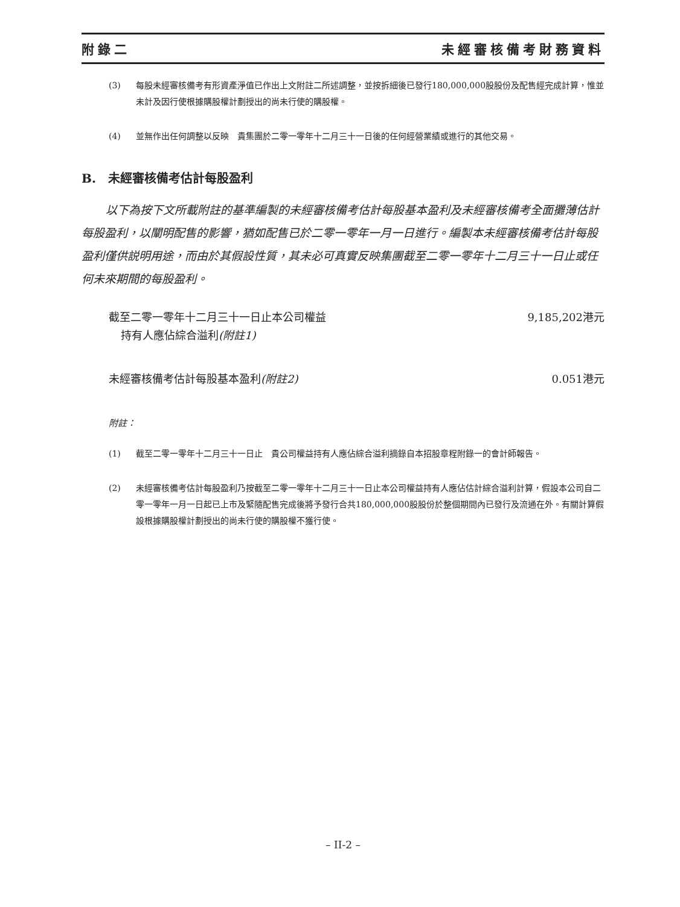附錄二 未經審核備考財務資料
(3) 每股未經審核備考有形資產淨值已作出上文附註二所述調整，並按拆細後已發行180,000,000股股份及配售經完成計算，惟並未計及因行使根據購股權計劃授出的尚未行使的購股權。
(4) 並無作出任何調整以反映　貴集團於二零一零年十二月三十一日後的任何經營業績或進行的其他交易。
B.　未經審核備考估計每股盈利
以下為按下文所載附註的基準編製的未經審核備考估計每股基本盈利及未經審核備考全面攤薄估計每股盈利，以闡明配售的影響，猶如配售已於二零一零年一月一日進行。編製本未經審核備考估計每股盈利僅供説明用途，而由於其假設性質，其未必可真實反映集團截至二零一零年十二月三十一日止或任何未來期間的每股盈利。
| 截至二零一零年十二月三十一日止本公司權益 持有人應佔綜合溢利 (附註1) | 9,185,202港元 |
| 未經審核備考估計每股基本盈利 (附註2) | 0.051港元 |
附註：
(1) 截至二零一零年十二月三十一日止　貴公司權益持有人應佔綜合溢利摘錄自本招股章程附錄一的會計師報告。
(2) 未經審核備考估計每股盈利乃按截至二零一零年十二月三十一日止本公司權益持有人應佔估計綜合溢利計算，假設本公司自二零一零年一月一日起已上市及緊隨配售完成後將予發行合共180,000,000股股份於整個期間內已發行及流通在外。有關計算假設根據購股權計劃授出的尚未行使的購股權不獲行使。
– II-2 –